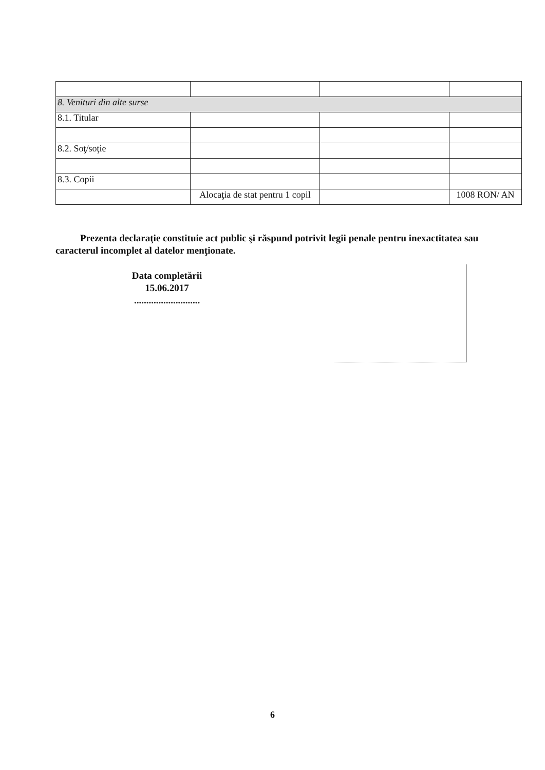| 8. Venituri din alte surse | | | |
| 8.1. Titular | | | |
| 8.2. Soţ/soţie | | | |
| 8.3. Copii | | | |
| | Alocaţia de stat pentru 1 copil | | 1008 RON/ AN |
Prezenta declaraţie constituie act public şi răspund potrivit legii penale pentru inexactitatea sau caracterul incomplet al datelor menţionate.
Data completării
15.06.2017
...........................
6